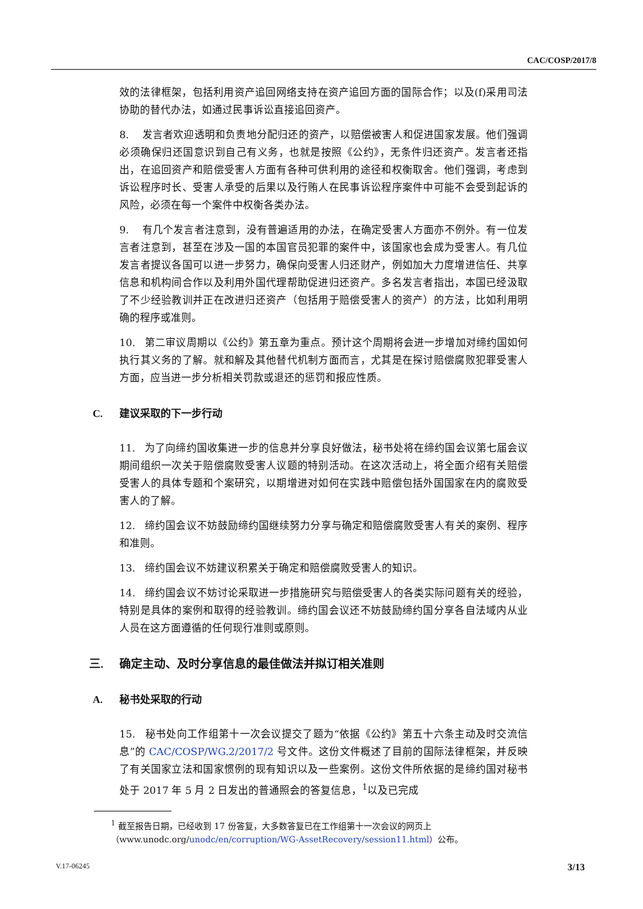CAC/COSP/2017/8
效的法律框架，包括利用资产追回网络支持在资产追回方面的国际合作；以及(f)采用司法协助的替代办法，如通过民事诉讼直接追回资产。
8. 发言者欢迎透明和负责地分配归还的资产，以赔偿被害人和促进国家发展。他们强调必须确保归还国意识到自己有义务，也就是按照《公约》，无条件归还资产。发言者还指出，在追回资产和赔偿受害人方面有各种可供利用的途径和权衡取舍。他们强调，考虑到诉讼程序时长、受害人承受的后果以及行贿人在民事诉讼程序案件中可能不会受到起诉的风险，必须在每一个案件中权衡各类办法。
9. 有几个发言者注意到，没有普遍适用的办法，在确定受害人方面亦不例外。有一位发言者注意到，甚至在涉及一国的本国官员犯罪的案件中，该国家也会成为受害人。有几位发言者提议各国可以进一步努力，确保向受害人归还财产，例如加大力度增进信任、共享信息和机构间合作以及利用外国代理帮助促进归还资产。多名发言者指出，本国已经汲取了不少经验教训并正在改进归还资产（包括用于赔偿受害人的资产）的方法，比如利用明确的程序或准则。
10. 第二审议周期以《公约》第五章为重点。预计这个周期将会进一步增加对缔约国如何执行其义务的了解。就和解及其他替代机制方面而言，尤其是在探讨赔偿腐败犯罪受害人方面，应当进一步分析相关罚款或退还的惩罚和报应性质。
C. 建议采取的下一步行动
11. 为了向缔约国收集进一步的信息并分享良好做法，秘书处将在缔约国会议第七届会议期间组织一次关于赔偿腐败受害人议题的特别活动。在这次活动上，将全面介绍有关赔偿受害人的具体专题和个案研究，以期增进对如何在实践中赔偿包括外国国家在内的腐败受害人的了解。
12. 缔约国会议不妨鼓励缔约国继续努力分享与确定和赔偿腐败受害人有关的案例、程序和准则。
13. 缔约国会议不妨建议积累关于确定和赔偿腐败受害人的知识。
14. 缔约国会议不妨讨论采取进一步措施研究与赔偿受害人的各类实际问题有关的经验，特别是具体的案例和取得的经验教训。缔约国会议还不妨鼓励缔约国分享各自法域内从业人员在这方面遵循的任何现行准则或原则。
三. 确定主动、及时分享信息的最佳做法并拟订相关准则
A. 秘书处采取的行动
15. 秘书处向工作组第十一次会议提交了题为“依据《公约》第五十六条主动及时交流信息”的 CAC/COSP/WG.2/2017/2 号文件。这份文件概述了目前的国际法律框架，并反映了有关国家立法和国家惯例的现有知识以及一些案例。这份文件所依据的是缔约国对秘书处于 2017 年 5 月 2 日发出的普通照会的答复信息，<sup>1</sup>以及已完成
<sup>1</sup> 截至报告日期，已经收到 17 份答复，大多数答复已在工作组第十一次会议的网页上（www.unodc.org/unodc/en/corruption/WG-AssetRecovery/session11.html）公布。
V.17-06245 3/13